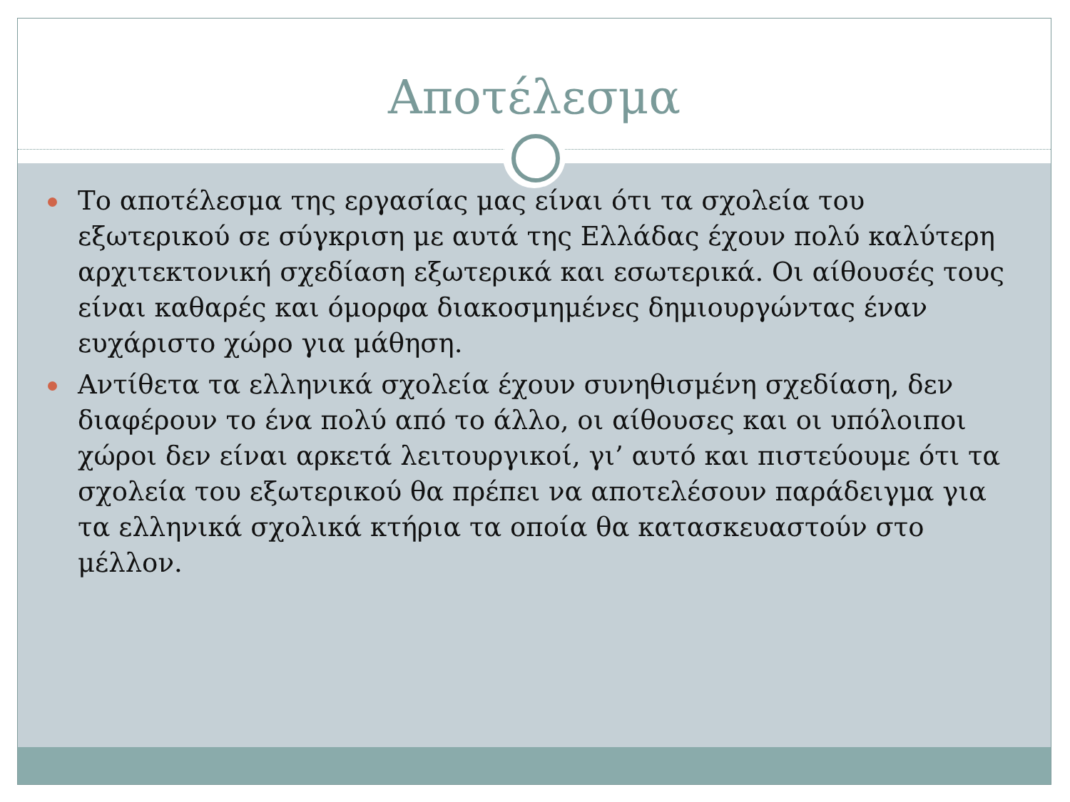Αποτέλεσμα
Το αποτέλεσμα της εργασίας μας είναι ότι τα σχολεία του εξωτερικού σε σύγκριση με αυτά της Ελλάδας έχουν πολύ καλύτερη αρχιτεκτονική σχεδίαση εξωτερικά και εσωτερικά. Οι αίθουσές τους είναι καθαρές και όμορφα διακοσμημένες δημιουργώντας έναν ευχάριστο χώρο για μάθηση.
Αντίθετα τα ελληνικά σχολεία έχουν συνηθισμένη σχεδίαση, δεν διαφέρουν το ένα πολύ από το άλλο, οι αίθουσες και οι υπόλοιποι χώροι δεν είναι αρκετά λειτουργικοί, γι’ αυτό και πιστεύουμε ότι τα σχολεία του εξωτερικού θα πρέπει να αποτελέσουν παράδειγμα για τα ελληνικά σχολικά κτήρια τα οποία θα κατασκευαστούν στο μέλλον.